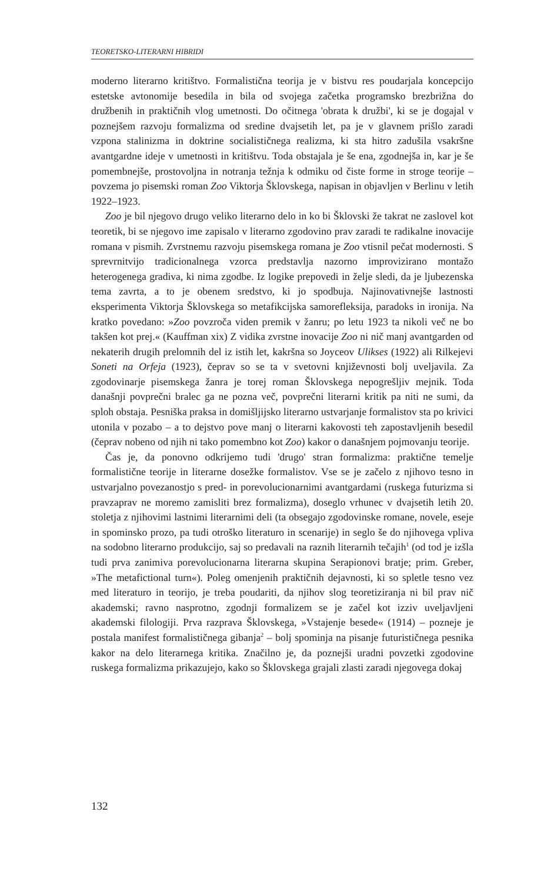TEORETSKO-LITERARNI HIBRIDI
moderno literarno kritištvo. Formalistična teorija je v bistvu res poudarjala koncepcijo estetske avtonomije besedila in bila od svojega začetka programsko brezbrižna do družbenih in praktičnih vlog umetnosti. Do očitnega 'obrata k družbi', ki se je dogajal v poznejšem razvoju formalizma od sredine dvajsetih let, pa je v glavnem prišlo zaradi vzpona stalinizma in doktrine socialističnega realizma, ki sta hitro zadušila vsakršne avantgardne ideje v umetnosti in kritištvu. Toda obstajala je še ena, zgodnejša in, kar je še pomembnejše, prostovoljna in notranja težnja k odmiku od čiste forme in stroge teorije – povzema jo pisemski roman Zoo Viktorja Šklovskega, napisan in objavljen v Berlinu v letih 1922–1923.
Zoo je bil njegovo drugo veliko literarno delo in ko bi Šklovski že takrat ne zaslovel kot teoretik, bi se njegovo ime zapisalo v literarno zgodovino prav zaradi te radikalne inovacije romana v pismih. Zvrstnemu razvoju pisemskega romana je Zoo vtisnil pečat modernosti. S sprevrnitvijo tradicionalnega vzorca predstavlja nazorno improvizirano montažo heterogenega gradiva, ki nima zgodbe. Iz logike prepovedi in želje sledi, da je ljubezenska tema zavrta, a to je obenem sredstvo, ki jo spodbuja. Najinovativnejše lastnosti eksperimenta Viktorja Šklovskega so metafikcijska samorefleksija, paradoks in ironija. Na kratko povedano: »Zoo povzroča viden premik v žanru; po letu 1923 ta nikoli več ne bo takšen kot prej.« (Kauffman xix) Z vidika zvrstne inovacije Zoo ni nič manj avantgarden od nekaterih drugih prelomnih del iz istih let, kakršna so Joyceov Ulikses (1922) ali Rilkejevi Soneti na Orfeja (1923), čeprav so se ta v svetovni književnosti bolj uveljavila. Za zgodovinarje pisemskega žanra je torej roman Šklovskega nepogrešljiv mejnik. Toda današnji povprečni bralec ga ne pozna več, povprečni literarni kritik pa niti ne sumi, da sploh obstaja. Pesniška praksa in domišljijsko literarno ustvarjanje formalistov sta po krivici utonila v pozabo – a to dejstvo pove manj o literarni kakovosti teh zapostavljenih besedil (čeprav nobeno od njih ni tako pomembno kot Zoo) kakor o današnjem pojmovanju teorije.
Čas je, da ponovno odkrijemo tudi 'drugo' stran formalizma: praktične temelje formalistične teorije in literarne dosežke formalistov. Vse se je začelo z njihovo tesno in ustvarjalno povezanostjo s pred- in porevolucionarnimi avantgardami (ruskega futurizma si pravzaprav ne moremo zamisliti brez formalizma), doseglo vrhunec v dvajsetih letih 20. stoletja z njihovimi lastnimi literarnimi deli (ta obsegajo zgodovinske romane, novele, eseje in spominsko prozo, pa tudi otroško literaturo in scenarije) in seglo še do njihovega vpliva na sodobno literarno produkcijo, saj so predavali na raznih literarnih tečajih<sup>1</sup> (od tod je izšla tudi prva zanimiva porevolucionarna literarna skupina Serapionovi bratje; prim. Greber, »The metafictional turn«). Poleg omenjenih praktičnih dejavnosti, ki so spletle tesno vez med literaturo in teorijo, je treba poudariti, da njihov slog teoretiziranja ni bil prav nič akademski; ravno nasprotno, zgodnji formalizem se je začel kot izziv uveljavljeni akademski filologiji. Prva razprava Šklovskega, »Vstajenje besede« (1914) – pozneje je postala manifest formalističnega gibanja<sup>2</sup> – bolj spominja na pisanje futurističnega pesnika kakor na delo literarnega kritika. Značilno je, da poznejši uradni povzetki zgodovine ruskega formalizma prikazujejo, kako so Šklovskega grajali zlasti zaradi njegovega dokaj
132